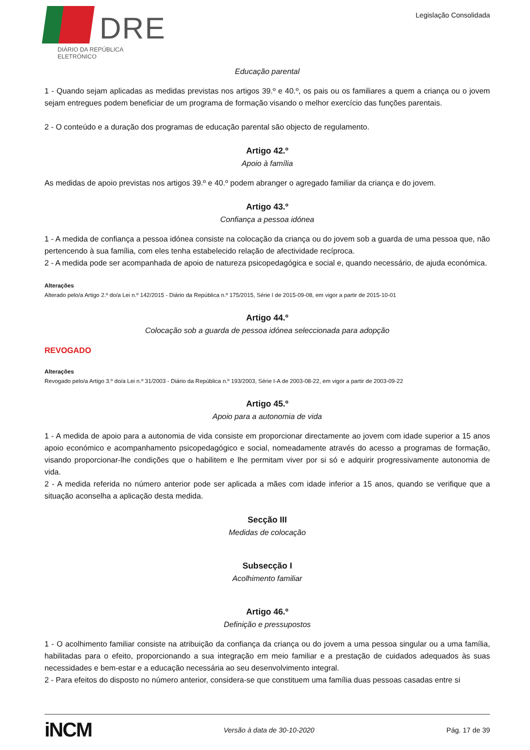DRE
DIÁRIO DA REPÚBLICA ELETRÓNICO
Legislação Consolidada
Educação parental
1 - Quando sejam aplicadas as medidas previstas nos artigos 39.º e 40.º, os pais ou os familiares a quem a criança ou o jovem sejam entregues podem beneficiar de um programa de formação visando o melhor exercício das funções parentais.
2 - O conteúdo e a duração dos programas de educação parental são objecto de regulamento.
Artigo 42.º
Apoio à família
As medidas de apoio previstas nos artigos 39.º e 40.º podem abranger o agregado familiar da criança e do jovem.
Artigo 43.º
Confiança a pessoa idónea
1 - A medida de confiança a pessoa idónea consiste na colocação da criança ou do jovem sob a guarda de uma pessoa que, não pertencendo à sua família, com eles tenha estabelecido relação de afectividade recíproca.
2 - A medida pode ser acompanhada de apoio de natureza psicopedagógica e social e, quando necessário, de ajuda económica.
Alterações
Alterado pelo/a Artigo 2.º do/a Lei n.º 142/2015 - Diário da República n.º 175/2015, Série I de 2015-09-08, em vigor a partir de 2015-10-01
Artigo 44.º
Colocação sob a guarda de pessoa idónea seleccionada para adopção
REVOGADO
Alterações
Revogado pelo/a Artigo 3.º do/a Lei n.º 31/2003 - Diário da República n.º 193/2003, Série I-A de 2003-08-22, em vigor a partir de 2003-09-22
Artigo 45.º
Apoio para a autonomia de vida
1 - A medida de apoio para a autonomia de vida consiste em proporcionar directamente ao jovem com idade superior a 15 anos apoio económico e acompanhamento psicopedagógico e social, nomeadamente através do acesso a programas de formação, visando proporcionar-lhe condições que o habilitem e lhe permitam viver por si só e adquirir progressivamente autonomia de vida.
2 - A medida referida no número anterior pode ser aplicada a mães com idade inferior a 15 anos, quando se verifique que a situação aconselha a aplicação desta medida.
Secção III
Medidas de colocação
Subsecção I
Acolhimento familiar
Artigo 46.º
Definição e pressupostos
1 - O acolhimento familiar consiste na atribuição da confiança da criança ou do jovem a uma pessoa singular ou a uma família, habilitadas para o efeito, proporcionando a sua integração em meio familiar e a prestação de cuidados adequados às suas necessidades e bem-estar e a educação necessária ao seu desenvolvimento integral.
2 - Para efeitos do disposto no número anterior, considera-se que constituem uma família duas pessoas casadas entre si
iNCM Versão à data de 30-10-2020 Pág. 17 de 39